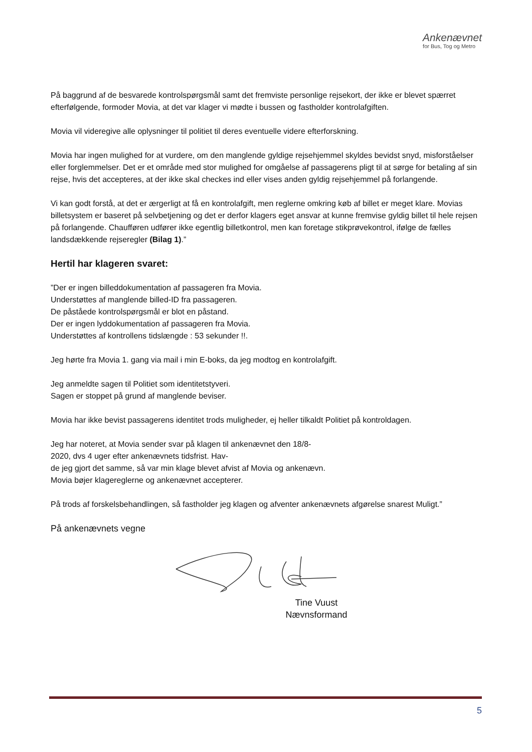Ankenævnet
for Bus, Tog og Metro
På baggrund af de besvarede kontrolspørgsmål samt det fremviste personlige rejsekort, der ikke er blevet spærret efterfølgende, formoder Movia, at det var klager vi mødte i bussen og fastholder kontrolafgiften.
Movia vil videregive alle oplysninger til politiet til deres eventuelle videre efterforskning.
Movia har ingen mulighed for at vurdere, om den manglende gyldige rejsehjemmel skyldes bevidst snyd, misforståelser eller forglemmelser. Det er et område med stor mulighed for omgåelse af passagerens pligt til at sørge for betaling af sin rejse, hvis det accepteres, at der ikke skal checkes ind eller vises anden gyldig rejsehjemmel på forlangende.
Vi kan godt forstå, at det er ærgerligt at få en kontrolafgift, men reglerne omkring køb af billet er meget klare. Movias billetsystem er baseret på selvbetjening og det er derfor klagers eget ansvar at kunne fremvise gyldig billet til hele rejsen på forlangende. Chaufføren udfører ikke egentlig billetkontrol, men kan foretage stikprøvekontrol, ifølge de fælles landsdækkende rejseregler (Bilag 1).”
Hertil har klageren svaret:
”Der er ingen billeddokumentation af passageren fra Movia.
Understøttes af manglende billed-ID fra passageren.
De påståede kontrolspørgsmål er blot en påstand.
Der er ingen lyddokumentation af passageren fra Movia.
Understøttes af kontrollens tidslængde : 53 sekunder !!.
Jeg hørte fra Movia 1. gang via mail i min E-boks, da jeg modtog en kontrolafgift.
Jeg anmeldte sagen til Politiet som identitetstyveri.
Sagen er stoppet på grund af manglende beviser.
Movia har ikke bevist passagerens identitet trods muligheder, ej heller tilkaldt Politiet på kontroldagen.
Jeg har noteret, at Movia sender svar på klagen til ankenævnet den 18/8-
2020, dvs 4 uger efter ankenævnets tidsfrist. Hav-
de jeg gjort det samme, så var min klage blevet afvist af Movia og ankenævn.
Movia bøjer klagereglerne og ankenævnet accepterer.
På trods af forskelsbehandlingen, så fastholder jeg klagen og afventer ankenævnets afgørelse snarest Muligt.”
På ankenævnets vegne
Tine Vuust
Nævnsformand
5